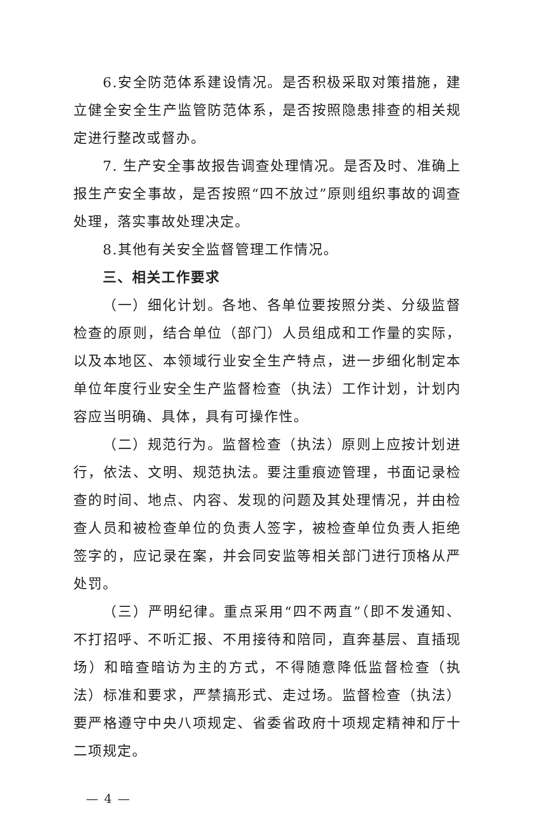6.安全防范体系建设情况。是否积极采取对策措施，建立健全安全生产监管防范体系，是否按照隐患排查的相关规定进行整改或督办。
7. 生产安全事故报告调查处理情况。是否及时、准确上报生产安全事故，是否按照“四不放过”原则组织事故的调查处理，落实事故处理决定。
8.其他有关安全监督管理工作情况。
三、相关工作要求
（一）细化计划。各地、各单位要按照分类、分级监督检查的原则，结合单位（部门）人员组成和工作量的实际，以及本地区、本领域行业安全生产特点，进一步细化制定本单位年度行业安全生产监督检查（执法）工作计划，计划内容应当明确、具体，具有可操作性。
（二）规范行为。监督检查（执法）原则上应按计划进行，依法、文明、规范执法。要注重痕迹管理，书面记录检查的时间、地点、内容、发现的问题及其处理情况，并由检查人员和被检查单位的负责人签字，被检查单位负责人拒绝签字的，应记录在案，并会同安监等相关部门进行顶格从严处罚。
（三）严明纪律。重点采用“四不两直”（即不发通知、不打招呼、不听汇报、不用接待和陪同，直奔基层、直插现场）和暗查暗访为主的方式，不得随意降低监督检查（执法）标准和要求，严禁搞形式、走过场。监督检查（执法）要严格遵守中央八项规定、省委省政府十项规定精神和厅十二项规定。
— 4 —